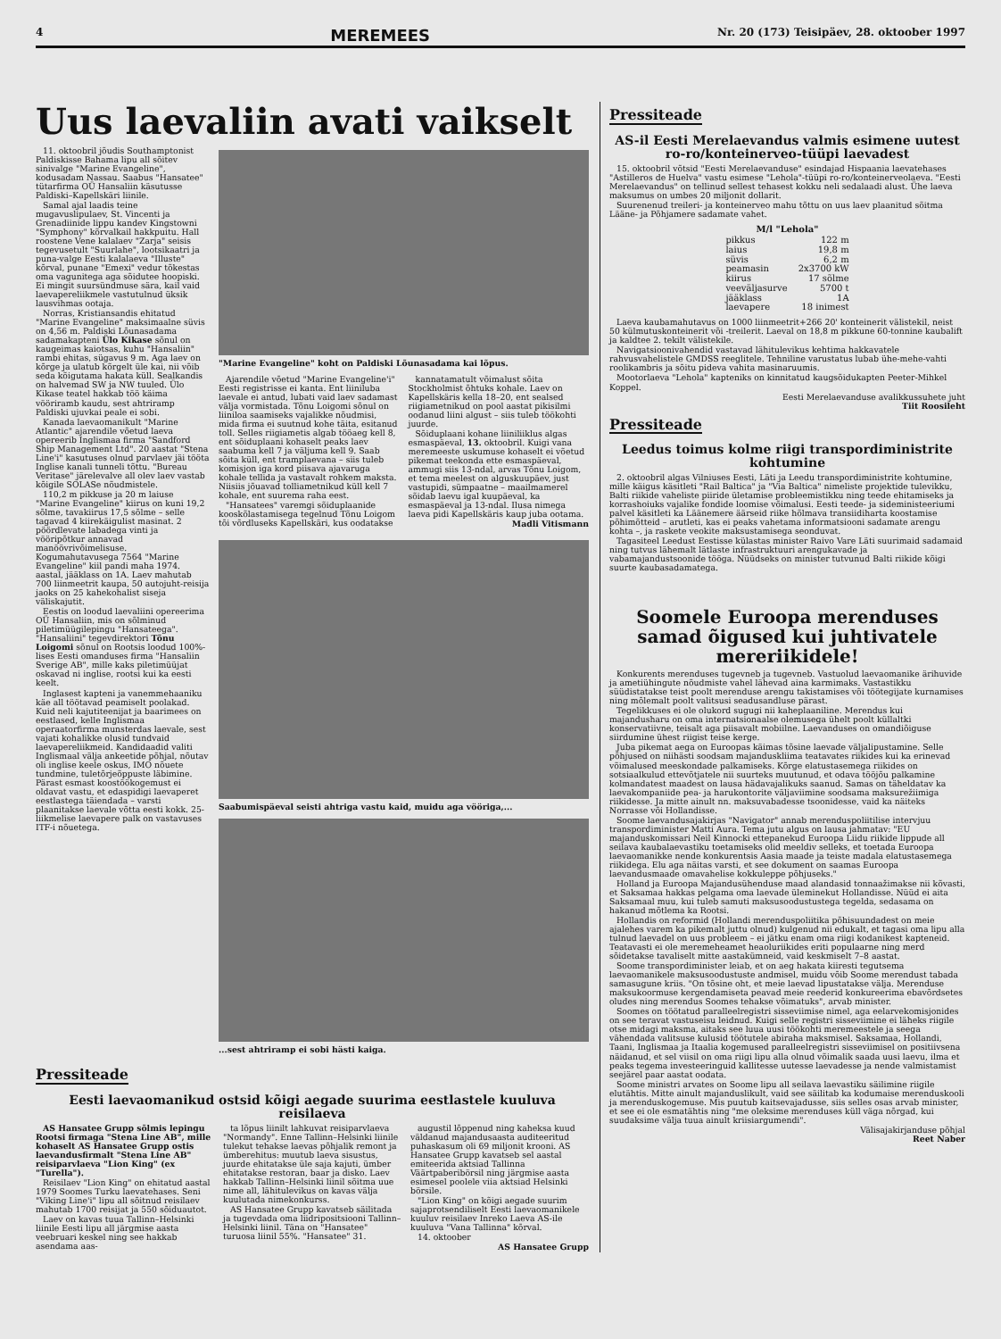4 MEREMEES Nr. 20 (173) Teisipäev, 28. oktoober 1997
Uus laevaliin avati vaikselt
11. oktoobril jõudis Southamptonist Paldiskisse Bahama lipu all sõitev sinivalge "Marine Evangeline", kodusadam Nassau. Saabus "Hansatee" tütarfirma OÜ Hansaliin käsutusse Paldiski–Kapellskäri liinile.
Samal ajal laadis teine mugavuslipulaev, St. Vincenti ja Grenadiinide lippu kandev Kingstowni "Symphony" kõrvalkail hakkpuitu. Hall roostene Vene kalalaev "Zarja" seisis tegevusetult "Suurlahe", lootsikaatri ja puna-valge Eesti kalalaeva "Illuste" kõrval, punane "Emexi" vedur tõkestas oma vagunitega aga sõidutee hoopiski. Ei mingit suursündmuse sära, kail vaid laevapereliikmele vastutulnud üksik lausvihmas ootaja.
Norras, Kristiansandis ehitatud "Marine Evangeline" maksimaalne süvis on 4,56 m. Paldiski Lõunasadama sadamakapteni Ülo Kikase sõnul on kaugeimas kaiotsas, kuhu "Hansaliin" rambi ehitas, sügavus 9 m. Aga laev on kõrge ja ulatub kõrgelt üle kai, nii võib seda kõigutama hakata küll. Sealkandis on halvemad SW ja NW tuuled. Ülo Kikase teatel hakkab töö käima vööriramb kaudu, sest ahtriramp Paldiski ujuvkai peale ei sobi.
Kanada laevaomanikult "Marine Atlantic" ajarendile võetud laeva opereerib Inglismaa firma "Sandford Ship Management Ltd". 20 aastat "Stena Line'i" kasutuses olnud parvlaev jäi tööta Inglise kanali tunneli tõttu. "Bureau Veritase" järelevalve all olev laev vastab kõigile SOLASe nõudmistele.
110,2 m pikkuse ja 20 m laiuse "Marine Evangeline" kiirus on kuni 19,2 sõlme, tavakiirus 17,5 sõlme – selle tagavad 4 kiirekäigulist masinat. 2 pöördlevate labadega vinti ja vööripõtkur annavad manöövrivõimelisuse. Kogumahutavusega 7564 "Marine Evangeline" kiil pandi maha 1974. aastal, jääklass on 1A. Laev mahutab 700 liinmeetrit kaupa, 50 autojuht-reisija jaoks on 25 kahekohalist siseja väliskajutit.
Eestis on loodud laevaliini opereerima OÜ Hansaliin, mis on sõlminud piletimüügilepingu "Hansateega". "Hansaliini" tegevdirektori Tõnu Loigomi sõnul on Rootsis loodud 100%-lises Eesti omanduses firma "Hansaliin Sverige AB", mille kaks piletimüüjat oskavad ni inglise, rootsi kui ka eesti keelt.
Inglasest kapteni ja vanemmehaaniku käe all töötavad peamiselt poolakad. Kuid neli kajutiteenijat ja baarimees on eestlased, kelle Inglismaa operaatorfirma munsterdas laevale, sest vajati kohalikke olusid tundvaid laevapereliikmeid. Kandidaadid valiti Inglismaal välja ankeetide põhjal, nõutav oli inglise keele oskus, IMO nõuete tundmine, tuletõrjeõppuste läbimine. Pärast esmast koostöökogemust ei oldavat vastu, et edaspidigi laevaperet eestlastega täiendada – varsti plaanitakse laevale võtta eesti kokk. 25-liikmelise laevapere palk on vastavuses ITF-i nõuetega.
"Marine Evangeline" koht on Paldiski Lõunasadama kai lõpus.
Ajarendile võetud "Marine Evangeline'i" Eesti registrisse ei kanta. Ent liiniluba laevale ei antud, lubati vaid laev sadamast välja vormistada. Tõnu Loigomi sõnul on liiniloa saamiseks vajalikke nõudmisi, mida firma ei suutnud kohe täita, esitanud toll. Selles riigiametis algab tööaeg kell 8, ent sõiduplaani kohaselt peaks laev saabuma kell 7 ja väljuma kell 9. Saab sõita küll, ent tramplaevana – siis tuleb komisjon iga kord piisava ajavaruga kohale tellida ja vastavalt rohkem maksta. Niisiis jõuavad tolliametnikud küll kell 7 kohale, ent suurema raha eest.
"Hansatees" varemgi sõiduplaanide kooskõlastamisega tegelnud Tõnu Loigom tõi võrdluseks Kapellskäri, kus oodatakse
kannatamatult võimalust sõita Stockholmist õhtuks kohale. Laev on Kapellskäris kella 18–20, ent sealsed riigiametnikud on pool aastat pikisilmi oodanud liini algust – siis tuleb töökohti juurde.
Sõiduplaani kohane liiniliiklus algas esmaspäeval, 13. oktoobril. Kuigi vana meremeeste uskumuse kohaselt ei võetud pikemat teekonda ette esmaspäeval, ammugi siis 13-ndal, arvas Tõnu Loigom, et tema meelest on alguskuupäev, just vastupidi, sümpaatne – maailmamerel sõidab laevu igal kuupäeval, ka esmaspäeval ja 13-ndal. Ilusa nimega laeva pidi Kapellskäris kaup juba ootama.
Madli Vitismann
Saabumispäeval seisti ahtriga vastu kaid, muidu aga vööriga,...
...sest ahtriramp ei sobi hästi kaiga.
Pressiteade
Eesti laevaomanikud ostsid kõigi aegade suurima eestlastele kuuluva reisilaeva
AS Hansatee Grupp sõlmis lepingu Rootsi firmaga "Stena Line AB", mille kohaselt AS Hansatee Grupp ostis laevandusfirmalt "Stena Line AB" reisiparvlaeva "Lion King" (ex "Turella").
Reisilaev "Lion King" on ehitatud aastal 1979 Soomes Turku laevatehases. Seni "Viking Line'i" lipu all sõitnud reisilaev mahutab 1700 reisijat ja 550 sõiduautot.
Laev on kavas tuua Tallinn–Helsinki liinile Eesti lipu all järgmise aasta veebruari keskel ning see hakkab asendama aas-
ta lõpus liinilt lahkuvat reisiparvlaeva "Normandy". Enne Tallinn–Helsinki liinile tulekut tehakse laevas põhjalik remont ja ümberehitus: muutub laeva sisustus, juurde ehitatakse üle saja kajuti, ümber ehitatakse restoran, baar ja disko. Laev hakkab Tallinn–Helsinki liinil sõitma uue nime all, lähitulevikus on kavas välja kuulutada nimekonkurss.
AS Hansatee Grupp kavatseb säilitada ja tugevdada oma liidripositsiooni Tallinn–Helsinki liinil. Täna on "Hansatee" turuosa liinil 55%. "Hansatee" 31.
augustil lõppenud ning kaheksa kuud väldanud majandusaasta auditeeritud puhaskasum oli 69 miljonit krooni. AS Hansatee Grupp kavatseb sel aastal emiteerida aktsiad Tallinna Väärtpaberibörsil ning järgmise aasta esimesel poolele viia aktsiad Helsinki börsile.
"Lion King" on kõigi aegade suurim sajaprotsendiliselt Eesti laevaomanikele kuuluv reisilaev Inreko Laeva AS-ile kuuluva "Vana Tallinna" kõrval.
14. oktoober
AS Hansatee Grupp
Pressiteade
AS-il Eesti Merelaevandus valmis esimene uutest ro-ro/konteinerveo-tüüpi laevadest
15. oktoobril võtsid "Eesti Merelaevanduse" esindajad Hispaania laevatehases "Astilleros de Huelva" vastu esimese "Lehola"-tüüpi ro-ro/konteinerveolaeva. "Eesti Merelaevandus" on tellinud sellest tehasest kokku neli sedalaadi alust. Ühe laeva maksumus on umbes 20 miljonit dollarit.
Suurenenud treileri- ja konteinerveo mahu tõttu on uus laev plaanitud sõitma Lääne- ja Põhjamere sadamate vahet.
| M/l "Lehola" | |
| --- | --- |
| pikkus | 122 m |
| laius | 19,8 m |
| süvis | 6,2 m |
| peamasin | 2x3700 kW |
| kiirus | 17 sõlme |
| veeväljasurve | 5700 t |
| jääklass | 1A |
| laevapere | 18 inimest |
Laeva kaubamahutavus on 1000 liinmeetrit+266 20' konteinerit välistekil, neist 50 külmutuskonteinerit või -treilerit. Laeval on 18,8 m pikkune 60-tonnine kaubalift ja kaldtee 2. tekilt välistekile.
Navigatsioonivahendid vastavad lähitulevikus kehtima hakkavatele rahvusvahelistele GMDSS reeglitele. Tehniline varustatus lubab ühe-mehe-vahti roolikambris ja sõitu pideva vahita masinaruumis.
Mootorlaeva "Lehola" kapteniks on kinnitatud kaugsõidukapten Peeter-Mihkel Koppel.
Eesti Merelaevanduse avalikkussuhete juht
Tiit Roosileht
Pressiteade
Leedus toimus kolme riigi transpordiministrite kohtumine
2. oktoobril algas Vilniuses Eesti, Läti ja Leedu transpordiministrite kohtumine, mille käigus käsitleti "Rail Baltica" ja "Via Baltica" nimeliste projektide tulevikku, Balti riikide vaheliste piiride ületamise probleemistikku ning teede ehitamiseks ja korrashoiuks vajalike fondide loomise võimalusi. Eesti teede- ja sideministeeriumi palvel käsitleti ka Läänemere äärseid riike hõlmava transiidiharta koostamise põhimõtteid – arutleti, kas ei peaks vahetama informatsiooni sadamate arengu kohta –, ja raskete veokite maksustamisega seonduvat.
Tagasiteel Leedust Eestisse külastas minister Raivo Vare Läti suurimaid sadamaid ning tutvus lähemalt lätlaste infrastruktuuri arengukavade ja vabamajandustsoonide tööga. Nüüdseks on minister tutvunud Balti riikide kõigi suurte kaubasadamatega.
Soomele Euroopa merenduses samad õigused kui juhtivatele mereriikidele!
Konkurents merenduses tugevneb ja tugevneb. Vastuolud laevaomanike ärihuvide ja ametiühingute nõudmiste vahel lähevad aina karmimaks. Vastastikku süüdistatakse teist poolt merenduse arengu takistamises või töötegijate kurnamises ning mõlemalt poolt valitsusi seadusandluse pärast.
Tegelikkuses ei ole olukord sugugi nii kaheplaaniline. Merendus kui majandusharu on oma internatsionaalse olemusega ühelt poolt küllaltki konservatiivne, teisalt aga piisavalt mobiilne. Laevanduses on omandiõiguse siirdumine ühest riigist teise kerge.
Juba pikemat aega on Euroopas käimas tõsine laevade väljalipustamine. Selle põhjused on niihästi soodsam majanduskliima teatavates riikides kui ka erinevad võimalused meeskondade palkamiseks. Kõrge elatustasemega riikides on sotsiaalkulud ettevõtjatele nii suurteks muutunud, et odava tööjõu palkamine kolmandatest maadest on lausa hädavajalikuks saanud. Samas on täheldatav ka laevakompaniide pea- ja harukontorite väljaviimine soodsama maksurežiimiga riikidesse. Ja mitte ainult nn. maksuvabadesse tsoonidesse, vaid ka näiteks Norrasse või Hollandisse.
Soome laevandusajakirjas "Navigator" annab merenduspoliitilise intervjuu transpordiminister Matti Aura. Tema jutu algus on lausa jahmatav: "EU majanduskomissari Neil Kinnocki ettepanekud Euroopa Liidu riikide lippude all seilava kaubalaevastiku toetamiseks olid meeldiv selleks, et toetada Euroopa laevaomanikke nende konkurentsis Aasia maade ja teiste madala elatustasemega riikidega. Elu aga näitas varsti, et see dokument on saamas Euroopa laevandusmaade omavahelise kokkuleppe põhjuseks."
Holland ja Euroopa Majandusühenduse maad alandasid tonnaažimakse nii kõvasti, et Saksamaa hakkas pelgama oma laevade ülеminekut Hollandisse. Nüüd ei aita Saksamaal muu, kui tuleb samuti maksusoodustustega tegelda, sedasama on hakanud mõtlema ka Rootsi.
Hollandis on reformid (Hollandi merenduspoliitika põhisuundadest on meie ajalehes varem ka pikemalt juttu olnud) kulgenud nii edukalt, et tagasi oma lipu alla tulnud laevadel on uus probleem – ei jätku enam oma riigi kodanikest kapteneid. Teatavasti ei ole meremeheamet heaoluriikides eriti populaarne ning merd sõidetakse tavaliselt mitte aastakümneid, vaid keskmiselt 7–8 aastat.
Soome transpordiminister leiab, et on aeg hakata kiiresti tegutsema laevaomanikele maksusoodustuste andmisel, muidu võib Soome merendust tabada samasugune kriis. "On tõsine oht, et meie laevad lipustatakse välja. Merenduse maksukoormuse kergendamiseta peavad meie reederid konkureerima ebavõrdsetes oludes ning merendus Soomes tehakse võimatuks", arvab minister.
Soomes on töötatud paralleelregistri sisseviimise nimel, aga eelarvekomisjonides on see teravat vastuseisu leidnud. Kuigi selle registri sisseviimine ei läheks riigile otse midagi maksma, aitaks see luua uusi töökohti meremeestele ja seega vähendada valitsuse kulusid töötutele abiraha maksmisel. Saksamaa, Hollandi, Taani, Inglismaa ja Itaalia kogemused paralleelregistri sisseviimisel on positiivsena näidanud, et sel viisil on oma riigi lipu alla olnud võimalik saada uusi laevu, ilma et peaks tegema investeeringuid kallitesse uutesse laevadesse ja nende valmistamist seejärel paar aastat oodata.
Soome ministri arvates on Soome lipu all seilava laevastiku säilimine riigile elutähtis. Mitte ainult majanduslikult, vaid see säilitab ka kodumaise merenduskooli ja merenduskogemuse. Mis puutub kaitsevajadusse, siis selles osas arvab minister, et see ei ole esmatähtis ning "me oleksime merenduses küll väga nõrgad, kui suudaksime välja tuua ainult kriisiargumendi".
Välisajakirjanduse põhjal
Reet Naber